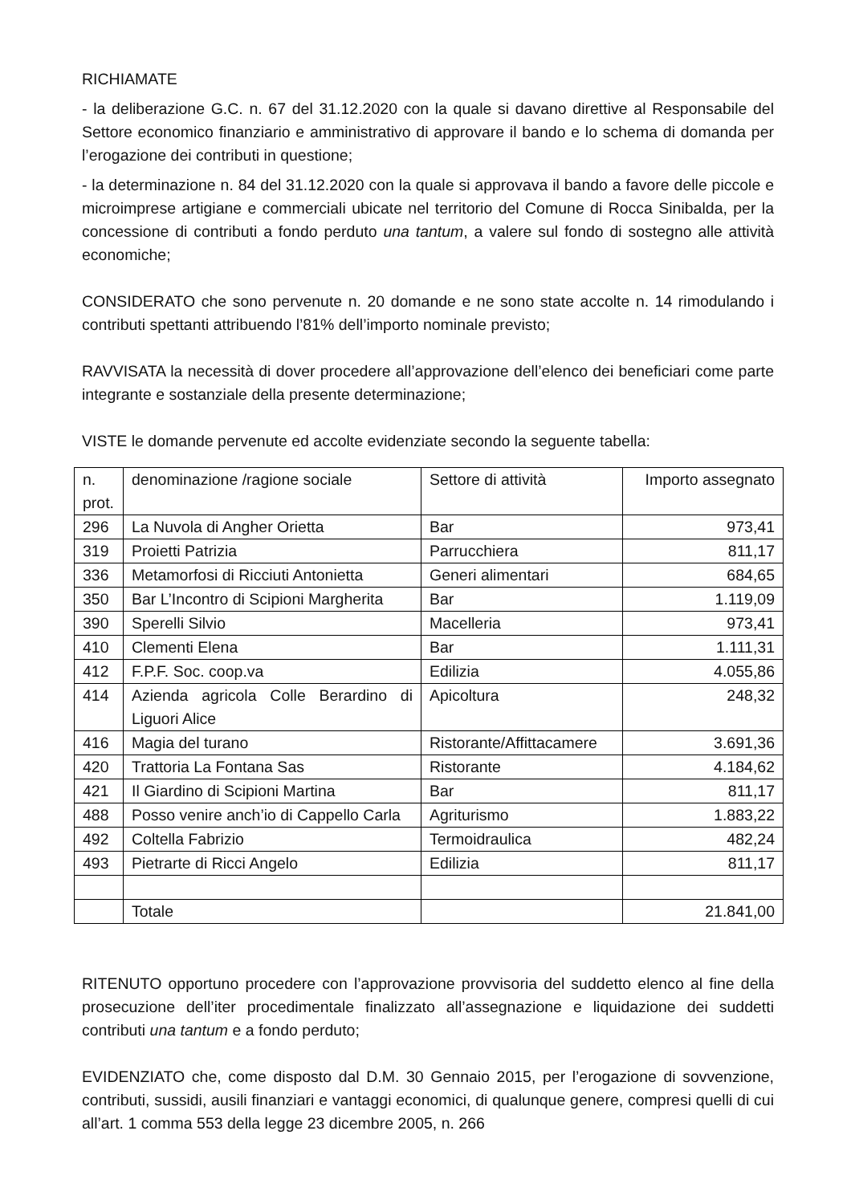RICHIAMATE
- la deliberazione G.C. n. 67 del 31.12.2020 con la quale si davano direttive al Responsabile del Settore economico finanziario e amministrativo di approvare il bando e lo schema di domanda per l’erogazione dei contributi in questione;
- la determinazione n. 84 del 31.12.2020 con la quale si approvava il bando a favore delle piccole e microimprese artigiane e commerciali ubicate nel territorio del Comune di Rocca Sinibalda, per la concessione di contributi a fondo perduto una tantum, a valere sul fondo di sostegno alle attività economiche;
CONSIDERATO che sono pervenute n. 20 domande e ne sono state accolte n. 14 rimodulando i contributi spettanti attribuendo l’81% dell’importo nominale previsto;
RAVVISATA la necessità di dover procedere all’approvazione dell’elenco dei beneficiari come parte integrante e sostanziale della presente determinazione;
VISTE le domande pervenute ed accolte evidenziate secondo la seguente tabella:
| n. prot. | denominazione /ragione sociale | Settore di attività | Importo assegnato |
| 296 | La Nuvola di Angher Orietta | Bar | 973,41 |
| 319 | Proietti Patrizia | Parrucchiera | 811,17 |
| 336 | Metamorfosi di Ricciuti Antonietta | Generi alimentari | 684,65 |
| 350 | Bar L’Incontro di Scipioni Margherita | Bar | 1.119,09 |
| 390 | Sperelli Silvio | Macelleria | 973,41 |
| 410 | Clementi Elena | Bar | 1.111,31 |
| 412 | F.P.F. Soc. coop.va | Edilizia | 4.055,86 |
| 414 | Azienda agricola Colle Berardino di Liguori Alice | Apicoltura | 248,32 |
| 416 | Magia del turano | Ristorante/Affittacamere | 3.691,36 |
| 420 | Trattoria La Fontana Sas | Ristorante | 4.184,62 |
| 421 | Il Giardino di Scipioni Martina | Bar | 811,17 |
| 488 | Posso venire anch’io di Cappello Carla | Agriturismo | 1.883,22 |
| 492 | Coltella Fabrizio | Termoidraulica | 482,24 |
| 493 | Pietrarte di Ricci Angelo | Edilizia | 811,17 |
| | Totale | | 21.841,00 |
RITENUTO opportuno procedere con l’approvazione provvisoria del suddetto elenco al fine della prosecuzione dell’iter procedimentale finalizzato all’assegnazione e liquidazione dei suddetti contributi una tantum e a fondo perduto;
EVIDENZIATO che, come disposto dal D.M. 30 Gennaio 2015, per l’erogazione di sovvenzione, contributi, sussidi, ausili finanziari e vantaggi economici, di qualunque genere, compresi quelli di cui all’art. 1 comma 553 della legge 23 dicembre 2005, n. 266